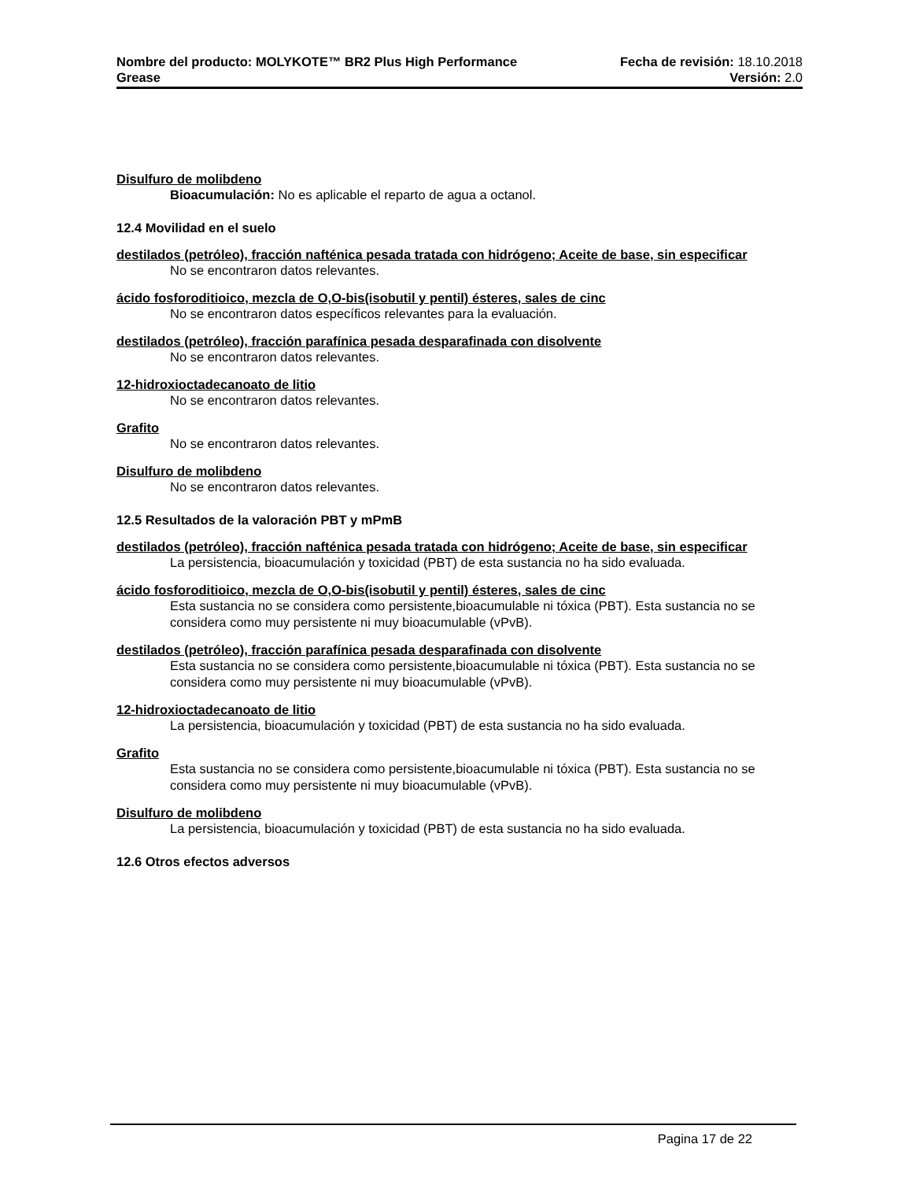Nombre del producto: MOLYKOTE™ BR2 Plus High Performance
Fecha de revisión: 18.10.2018
Grease Versión: 2.0
Disulfuro de molibdeno
Bioacumulación: No es aplicable el reparto de agua a octanol.
12.4 Movilidad en el suelo
destilados (petróleo), fracción nafténica pesada tratada con hidrógeno; Aceite de base, sin especificar
No se encontraron datos relevantes.
ácido fosforoditioico, mezcla de O,O-bis(isobutil y pentil) ésteres, sales de cinc
No se encontraron datos específicos relevantes para la evaluación.
destilados (petróleo), fracción parafínica pesada desparafinada con disolvente
No se encontraron datos relevantes.
12-hidroxioctadecanoato de litio
No se encontraron datos relevantes.
Grafito
No se encontraron datos relevantes.
Disulfuro de molibdeno
No se encontraron datos relevantes.
12.5 Resultados de la valoración PBT y mPmB
destilados (petróleo), fracción nafténica pesada tratada con hidrógeno; Aceite de base, sin especificar
La persistencia, bioacumulación y toxicidad (PBT) de esta sustancia no ha sido evaluada.
ácido fosforoditioico, mezcla de O,O-bis(isobutil y pentil) ésteres, sales de cinc
Esta sustancia no se considera como persistente,bioacumulable ni tóxica (PBT). Esta sustancia no se considera como muy persistente ni muy bioacumulable (vPvB).
destilados (petróleo), fracción parafínica pesada desparafinada con disolvente
Esta sustancia no se considera como persistente,bioacumulable ni tóxica (PBT). Esta sustancia no se considera como muy persistente ni muy bioacumulable (vPvB).
12-hidroxioctadecanoato de litio
La persistencia, bioacumulación y toxicidad (PBT) de esta sustancia no ha sido evaluada.
Grafito
Esta sustancia no se considera como persistente,bioacumulable ni tóxica (PBT). Esta sustancia no se considera como muy persistente ni muy bioacumulable (vPvB).
Disulfuro de molibdeno
La persistencia, bioacumulación y toxicidad (PBT) de esta sustancia no ha sido evaluada.
12.6 Otros efectos adversos
Pagina 17 de 22